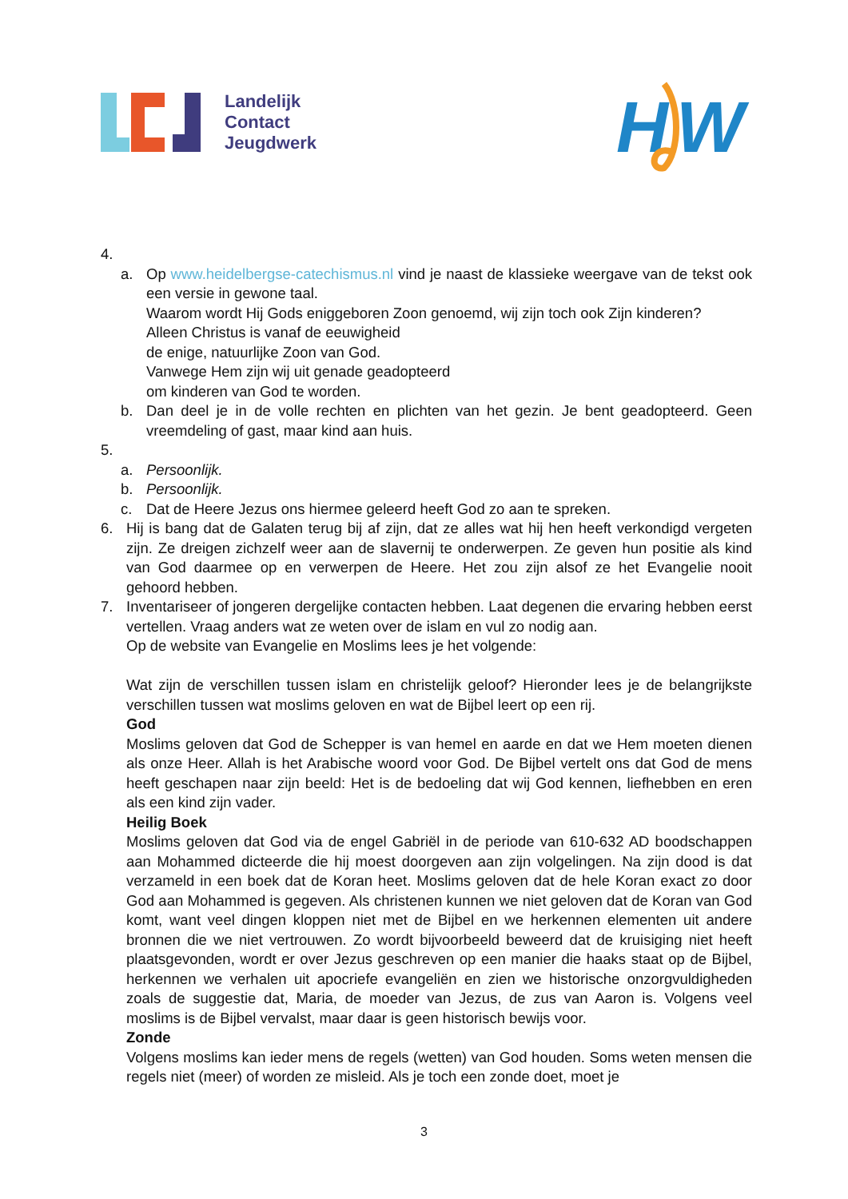Landelijk
Contact
Jeugdwerk
H
W
4.
a. Op www.heidelbergse-catechismus.nl vind je naast de klassieke weergave van de tekst ook een versie in gewone taal.
Waarom wordt Hij Gods eniggeboren Zoon genoemd, wij zijn toch ook Zijn kinderen?
Alleen Christus is vanaf de eeuwigheid
de enige, natuurlijke Zoon van God.
Vanwege Hem zijn wij uit genade geadopteerd
om kinderen van God te worden.
b. Dan deel je in de volle rechten en plichten van het gezin. Je bent geadopteerd. Geen vreemdeling of gast, maar kind aan huis.
5.
a. Persoonlijk.
b. Persoonlijk.
c. Dat de Heere Jezus ons hiermee geleerd heeft God zo aan te spreken.
6. Hij is bang dat de Galaten terug bij af zijn, dat ze alles wat hij hen heeft verkondigd vergeten zijn. Ze dreigen zichzelf weer aan de slavernij te onderwerpen. Ze geven hun positie als kind van God daarmee op en verwerpen de Heere. Het zou zijn alsof ze het Evangelie nooit gehoord hebben.
7. Inventariseer of jongeren dergelijke contacten hebben. Laat degenen die ervaring hebben eerst vertellen. Vraag anders wat ze weten over de islam en vul zo nodig aan.
Op de website van Evangelie en Moslims lees je het volgende:
Wat zijn de verschillen tussen islam en christelijk geloof? Hieronder lees je de belangrijkste verschillen tussen wat moslims geloven en wat de Bijbel leert op een rij.
God
Moslims geloven dat God de Schepper is van hemel en aarde en dat we Hem moeten dienen als onze Heer. Allah is het Arabische woord voor God. De Bijbel vertelt ons dat God de mens heeft geschapen naar zijn beeld: Het is de bedoeling dat wij God kennen, liefhebben en eren als een kind zijn vader.
Heilig Boek
Moslims geloven dat God via de engel Gabriël in de periode van 610-632 AD boodschappen aan Mohammed dicteerde die hij moest doorgeven aan zijn volgelingen. Na zijn dood is dat verzameld in een boek dat de Koran heet. Moslims geloven dat de hele Koran exact zo door God aan Mohammed is gegeven. Als christenen kunnen we niet geloven dat de Koran van God komt, want veel dingen kloppen niet met de Bijbel en we herkennen elementen uit andere bronnen die we niet vertrouwen. Zo wordt bijvoorbeeld beweerd dat de kruisiging niet heeft plaatsgevonden, wordt er over Jezus geschreven op een manier die haaks staat op de Bijbel, herkennen we verhalen uit apocriefe evangeliën en zien we historische onzorgvuldigheden zoals de suggestie dat, Maria, de moeder van Jezus, de zus van Aaron is. Volgens veel moslims is de Bijbel vervalst, maar daar is geen historisch bewijs voor.
Zonde
Volgens moslims kan ieder mens de regels (wetten) van God houden. Soms weten mensen die regels niet (meer) of worden ze misleid. Als je toch een zonde doet, moet je
3